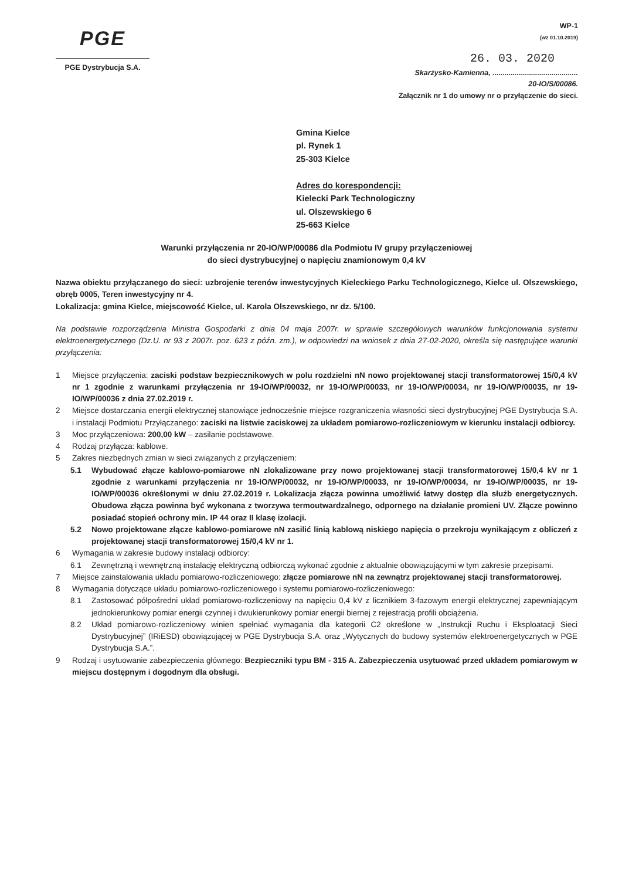PGE
PGE Dystrybucja S.A.
WP-1
(wz 01.10.2019)
26. 03. 2020
Skarżysko-Kamienna, ..........................................
20-IO/S/00086.
Załącznik nr 1 do umowy nr o przyłączenie do sieci.
Gmina Kielce
pl. Rynek 1
25-303 Kielce
Adres do korespondencji:
Kielecki Park Technologiczny
ul. Olszewskiego 6
25-663 Kielce
Warunki przyłączenia nr 20-IO/WP/00086 dla Podmiotu IV grupy przyłączeniowej
do sieci dystrybucyjnej o napięciu znamionowym 0,4 kV
Nazwa obiektu przyłączanego do sieci: uzbrojenie terenów inwestycyjnych Kieleckiego Parku Technologicznego, Kielce ul. Olszewskiego, obręb 0005, Teren inwestycyjny nr 4.
Lokalizacja: gmina Kielce, miejscowość Kielce, ul. Karola Olszewskiego, nr dz. 5/100.
Na podstawie rozporządzenia Ministra Gospodarki z dnia 04 maja 2007r. w sprawie szczegółowych warunków funkcjonowania systemu elektroenergetycznego (Dz.U. nr 93 z 2007r. poz. 623 z późn. zm.), w odpowiedzi na wniosek z dnia 27-02-2020, określa się następujące warunki przyłączenia:
1 Miejsce przyłączenia: zaciski podstaw bezpiecznikowych w polu rozdzielni nN nowo projektowanej stacji transformatorowej 15/0,4 kV nr 1 zgodnie z warunkami przyłączenia nr 19-IO/WP/00032, nr 19-IO/WP/00033, nr 19-IO/WP/00034, nr 19-IO/WP/00035, nr 19-IO/WP/00036 z dnia 27.02.2019 r.
2 Miejsce dostarczania energii elektrycznej stanowiące jednocześnie miejsce rozgraniczenia własności sieci dystrybucyjnej PGE Dystrybucja S.A. i instalacji Podmiotu Przyłączanego: zaciski na listwie zaciskowej za układem pomiarowo-rozliczeniowym w kierunku instalacji odbiorcy.
3 Moc przyłączeniowa: 200,00 kW – zasilanie podstawowe.
4 Rodzaj przyłącza: kablowe.
5 Zakres niezbędnych zmian w sieci związanych z przyłączeniem:
5.1 Wybudować złącze kablowo-pomiarowe nN zlokalizowane przy nowo projektowanej stacji transformatorowej 15/0,4 kV nr 1 zgodnie z warunkami przyłączenia nr 19-IO/WP/00032, nr 19-IO/WP/00033, nr 19-IO/WP/00034, nr 19-IO/WP/00035, nr 19-IO/WP/00036 określonymi w dniu 27.02.2019 r. Lokalizacja złącza powinna umożliwić łatwy dostęp dla służb energetycznych. Obudowa złącza powinna być wykonana z tworzywa termoutwardzalnego, odpornego na działanie promieni UV. Złącze powinno posiadać stopień ochrony min. IP 44 oraz II klasę izolacji.
5.2 Nowo projektowane złącze kablowo-pomiarowe nN zasilić linią kablową niskiego napięcia o przekroju wynikającym z obliczeń z projektowanej stacji transformatorowej 15/0,4 kV nr 1.
6 Wymagania w zakresie budowy instalacji odbiorcy:
6.1 Zewnętrzną i wewnętrzną instalację elektryczną odbiorczą wykonać zgodnie z aktualnie obowiązującymi w tym zakresie przepisami.
7 Miejsce zainstalowania układu pomiarowo-rozliczeniowego: złącze pomiarowe nN na zewnątrz projektowanej stacji transformatorowej.
8 Wymagania dotyczące układu pomiarowo-rozliczeniowego i systemu pomiarowo-rozliczeniowego:
8.1 Zastosować półpośredni układ pomiarowo-rozliczeniowy na napięciu 0,4 kV z licznikiem 3-fazowym energii elektrycznej zapewniającym jednokierunkowy pomiar energii czynnej i dwukierunkowy pomiar energii biernej z rejestracją profili obciążenia.
8.2 Układ pomiarowo-rozliczeniowy winien spełniać wymagania dla kategorii C2 określone w „Instrukcji Ruchu i Eksploatacji Sieci Dystrybucyjnej” (IRiESD) obowiązującej w PGE Dystrybucja S.A. oraz „Wytycznych do budowy systemów elektroenergetycznych w PGE Dystrybucja S.A.”.
9 Rodzaj i usytuowanie zabezpieczenia głównego: Bezpieczniki typu BM - 315 A. Zabezpieczenia usytuować przed układem pomiarowym w miejscu dostępnym i dogodnym dla obsługi.